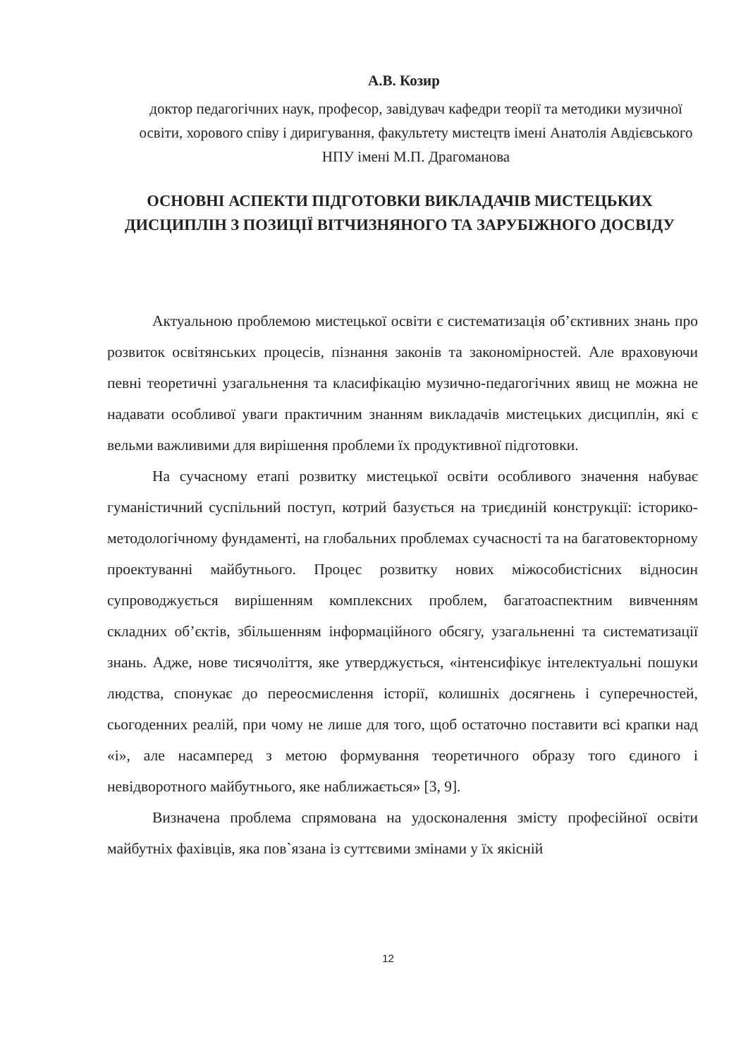А.В. Козир
доктор педагогічних наук, професор, завідувач кафедри теорії та методики музичної освіти, хорового співу і диригування, факультету мистецтв імені Анатолія Авдієвського НПУ імені М.П. Драгоманова
ОСНОВНІ АСПЕКТИ ПІДГОТОВКИ ВИКЛАДАЧІВ МИСТЕЦЬКИХ ДИСЦИПЛІН З ПОЗИЦІЇ ВІТЧИЗНЯНОГО ТА ЗАРУБІЖНОГО ДОСВІДУ
Актуальною проблемою мистецької освіти є систематизація об’єктивних знань про розвиток освітянських процесів, пізнання законів та закономірностей. Але враховуючи певні теоретичні узагальнення та класифікацію музично-педагогічних явищ не можна не надавати особливої уваги практичним знанням викладачів мистецьких дисциплін, які є вельми важливими для вирішення проблеми їх продуктивної підготовки.
На сучасному етапі розвитку мистецької освіти особливого значення набуває гуманістичний суспільний поступ, котрий базується на триєдиній конструкції: історико-методологічному фундаменті, на глобальних проблемах сучасності та на багатовекторному проектуванні майбутнього. Процес розвитку нових міжособистісних відносин супроводжується вирішенням комплексних проблем, багатоаспектним вивченням складних об’єктів, збільшенням інформаційного обсягу, узагальненні та систематизації знань. Адже, нове тисячоліття, яке утверджується, «інтенсифікує інтелектуальні пошуки людства, спонукає до переосмислення історії, колишніх досягнень і суперечностей, сьогоденних реалій, при чому не лише для того, щоб остаточно поставити всі крапки над «і», але насамперед з метою формування теоретичного образу того єдиного і невідворотного майбутнього, яке наближається» [3, 9].
Визначена проблема спрямована на удосконалення змісту професійної освіти майбутніх фахівців, яка пов`язана із суттєвими змінами у їх якісній
12